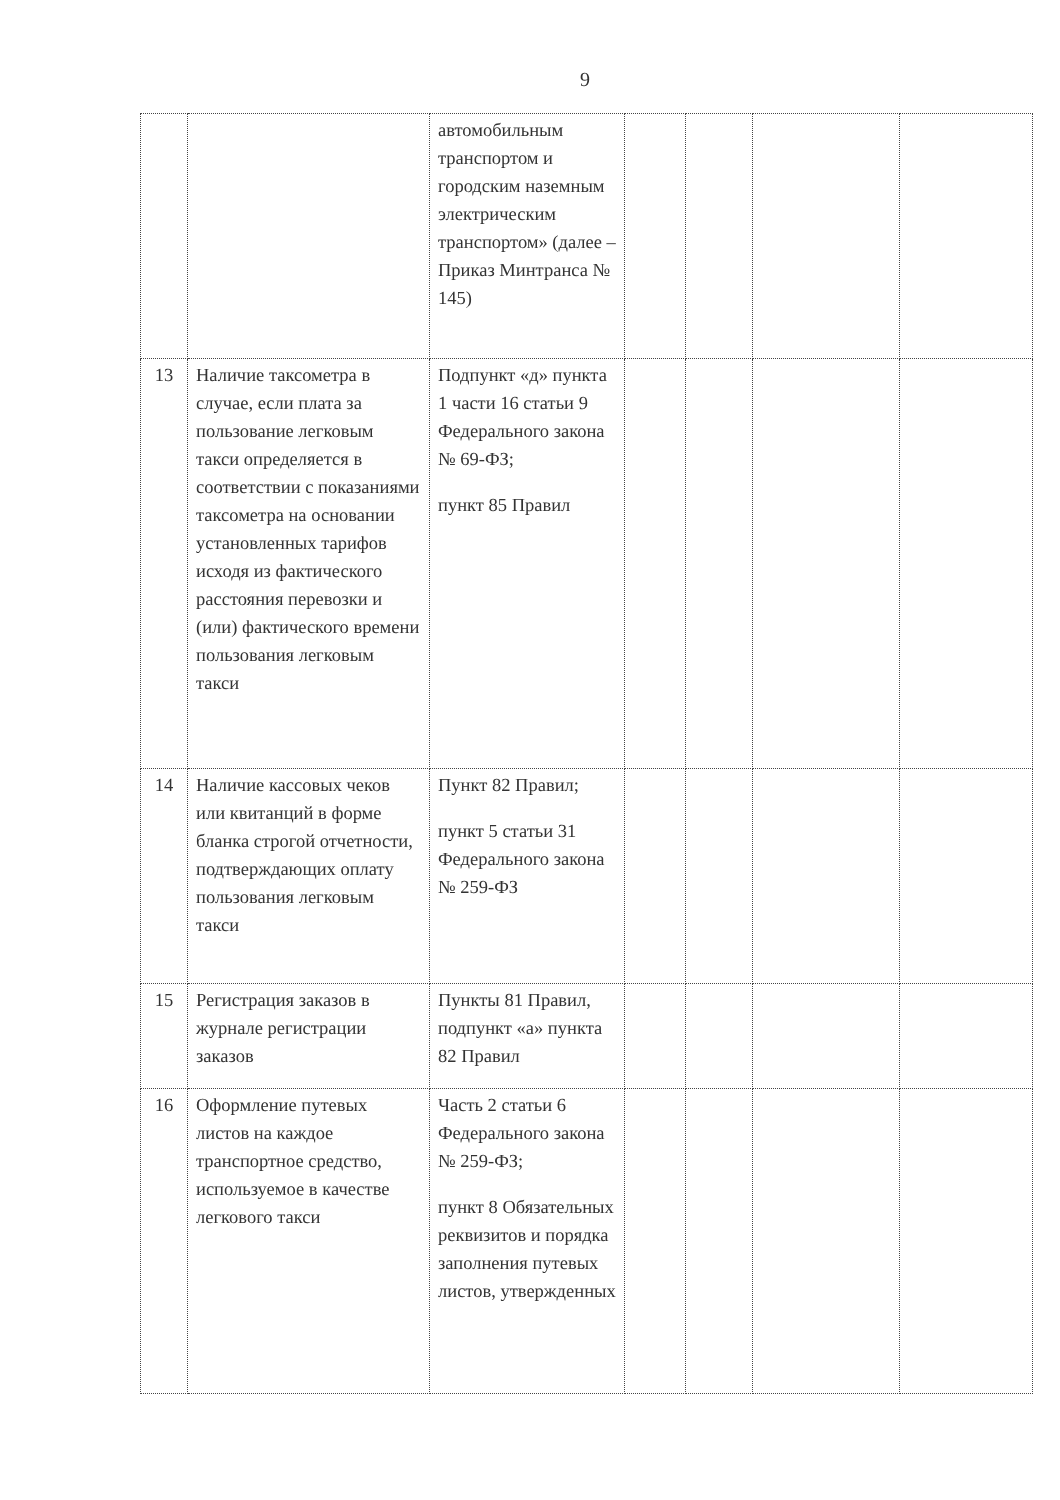9
| | | автомобильным транспортом и городским наземным электрическим транспортом» (далее – Приказ Минтранса № 145) | | | | |
| 13 | Наличие таксометра в случае, если плата за пользование легковым такси определяется в соответствии с показаниями таксометра на основании установленных тарифов исходя из фактического расстояния перевозки и (или) фактического времени пользования легковым такси | Подпункт «д» пункта 1 части 16 статьи 9 Федерального закона № 69-ФЗ; пункт 85 Правил | | | | |
| 14 | Наличие кассовых чеков или квитанций в форме бланка строгой отчетности, подтверждающих оплату пользования легковым такси | Пункт 82 Правил; пункт 5 статьи 31 Федерального закона № 259-ФЗ | | | | |
| 15 | Регистрация заказов в журнале регистрации заказов | Пункты 81 Правил, подпункт «а» пункта 82 Правил | | | | |
| 16 | Оформление путевых листов на каждое транспортное средство, используемое в качестве легкового такси | Часть 2 статьи 6 Федерального закона № 259-ФЗ; пункт 8 Обязательных реквизитов и порядка заполнения путевых листов, утвержденных | | | | |